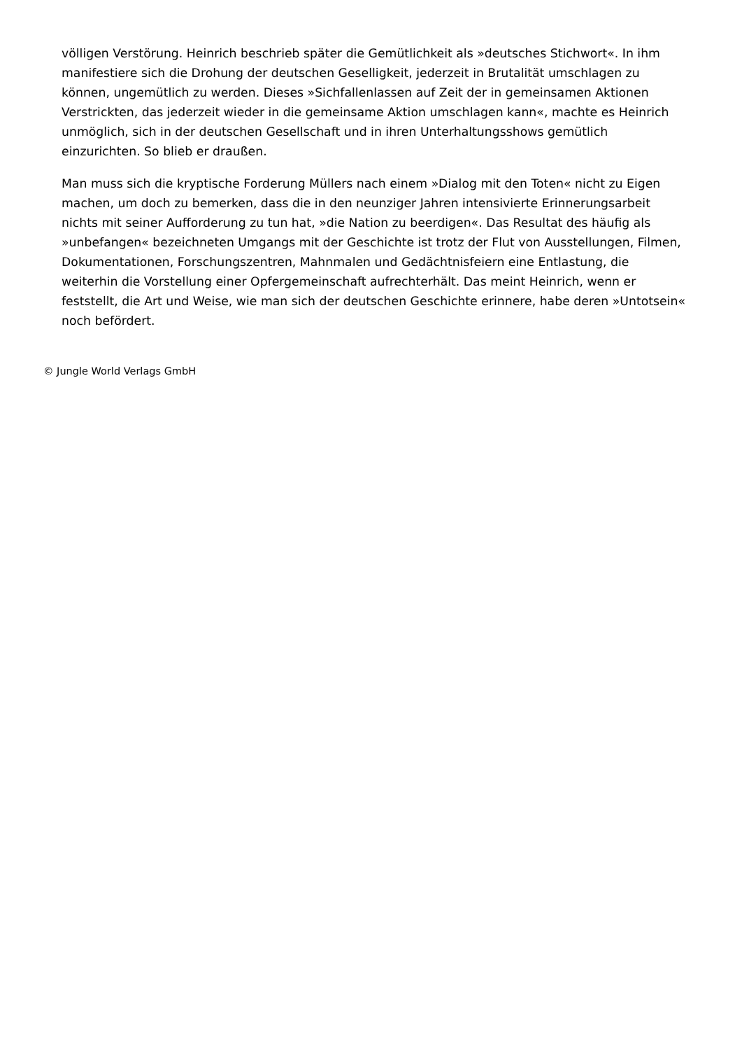völligen Verstörung. Heinrich beschrieb später die Gemütlichkeit als »deutsches Stichwort«. In ihm manifestiere sich die Drohung der deutschen Geselligkeit, jederzeit in Brutalität umschlagen zu können, ungemütlich zu werden. Dieses »Sichfallenlassen auf Zeit der in gemeinsamen Aktionen Verstrickten, das jederzeit wieder in die gemeinsame Aktion umschlagen kann«, machte es Heinrich unmöglich, sich in der deutschen Gesellschaft und in ihren Unterhaltungsshows gemütlich einzurichten. So blieb er draußen.
Man muss sich die kryptische Forderung Müllers nach einem »Dialog mit den Toten« nicht zu Eigen machen, um doch zu bemerken, dass die in den neunziger Jahren intensivierte Erinnerungsarbeit nichts mit seiner Aufforderung zu tun hat, »die Nation zu beerdigen«. Das Resultat des häufig als »unbefangen« bezeichneten Umgangs mit der Geschichte ist trotz der Flut von Ausstellungen, Filmen, Dokumentationen, Forschungszentren, Mahnmalen und Gedächtnisfeiern eine Entlastung, die weiterhin die Vorstellung einer Opfergemeinschaft aufrechterhält. Das meint Heinrich, wenn er feststellt, die Art und Weise, wie man sich der deutschen Geschichte erinnere, habe deren »Untotsein« noch befördert.
© Jungle World Verlags GmbH